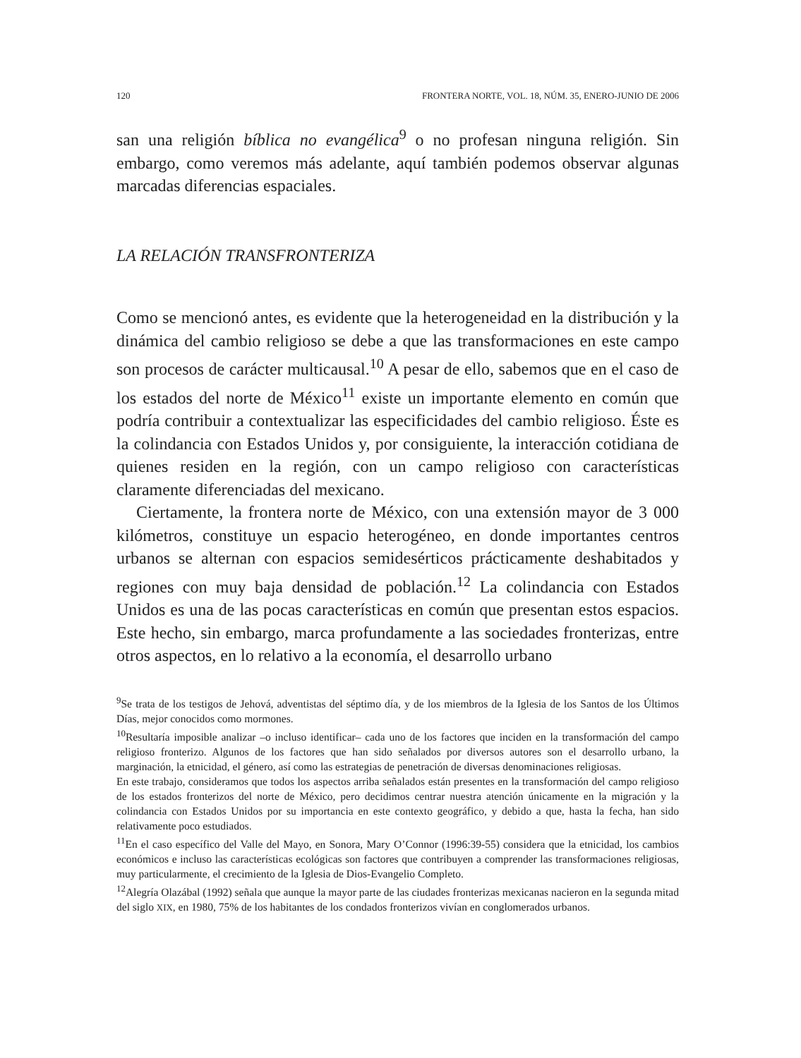120 FRONTERA NORTE, VOL. 18, NÚM. 35, ENERO-JUNIO DE 2006
san una religión bíblica no evangélica<sup>9</sup> o no profesan ninguna religión. Sin embargo, como veremos más adelante, aquí también podemos observar algunas marcadas diferencias espaciales.
LA RELACIÓN TRANSFRONTERIZA
Como se mencionó antes, es evidente que la heterogeneidad en la distribución y la dinámica del cambio religioso se debe a que las transformaciones en este campo son procesos de carácter multicausal.<sup>10</sup> A pesar de ello, sabemos que en el caso de los estados del norte de México<sup>11</sup> existe un importante elemento en común que podría contribuir a contextualizar las especificidades del cambio religioso. Éste es la colindancia con Estados Unidos y, por consiguiente, la interacción cotidiana de quienes residen en la región, con un campo religioso con características claramente diferenciadas del mexicano.
Ciertamente, la frontera norte de México, con una extensión mayor de 3 000 kilómetros, constituye un espacio heterogéneo, en donde importantes centros urbanos se alternan con espacios semidesérticos prácticamente deshabitados y regiones con muy baja densidad de población.<sup>12</sup> La colindancia con Estados Unidos es una de las pocas características en común que presentan estos espacios. Este hecho, sin embargo, marca profundamente a las sociedades fronterizas, entre otros aspectos, en lo relativo a la economía, el desarrollo urbano
<sup>9</sup> Se trata de los testigos de Jehová, adventistas del séptimo día, y de los miembros de la Iglesia de los Santos de los Últimos Días, mejor conocidos como mormones.
<sup>10</sup> Resultaría imposible analizar –o incluso identificar– cada uno de los factores que inciden en la transformación del campo religioso fronterizo. Algunos de los factores que han sido señalados por diversos autores son el desarrollo urbano, la marginación, la etnicidad, el género, así como las estrategias de penetración de diversas denominaciones religiosas.
En este trabajo, consideramos que todos los aspectos arriba señalados están presentes en la transformación del campo religioso de los estados fronterizos del norte de México, pero decidimos centrar nuestra atención únicamente en la migración y la colindancia con Estados Unidos por su importancia en este contexto geográfico, y debido a que, hasta la fecha, han sido relativamente poco estudiados.
<sup>11</sup> En el caso específico del Valle del Mayo, en Sonora, Mary O’Connor (1996:39-55) considera que la etnicidad, los cambios económicos e incluso las características ecológicas son factores que contribuyen a comprender las transformaciones religiosas, muy particularmente, el crecimiento de la Iglesia de Dios-Evangelio Completo.
<sup>12</sup> Alegría Olazábal (1992) señala que aunque la mayor parte de las ciudades fronterizas mexicanas nacieron en la segunda mitad del siglo XIX, en 1980, 75% de los habitantes de los condados fronterizos vivían en conglomerados urbanos.